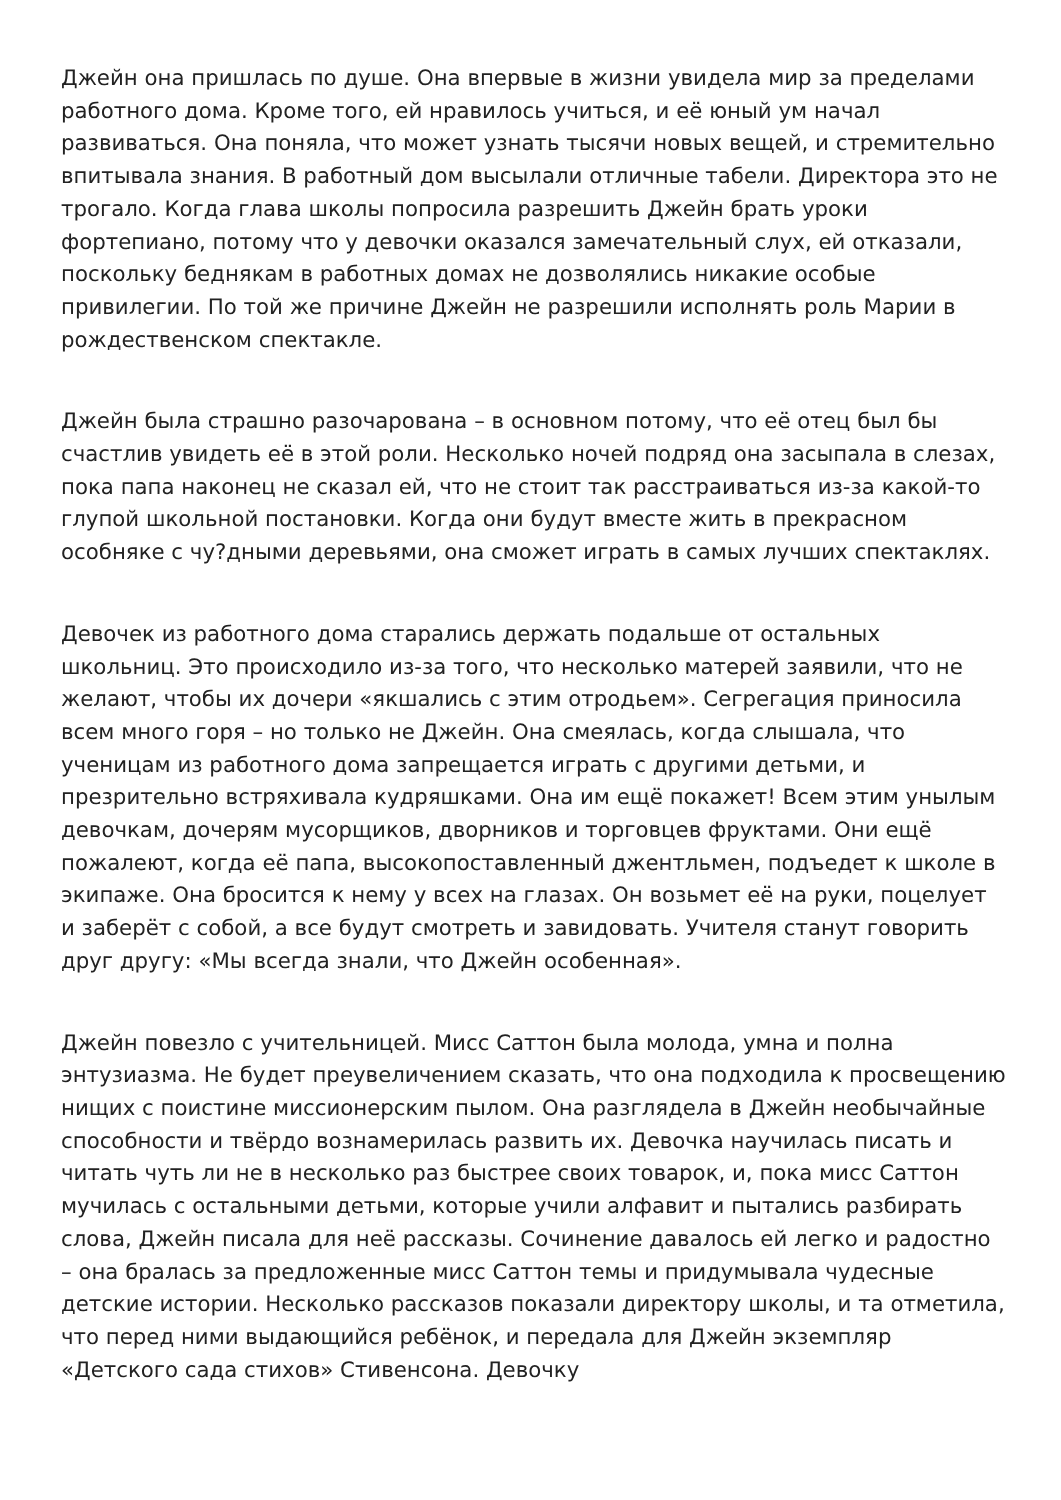Джейн она пришлась по душе. Она впервые в жизни увидела мир за пределами работного дома. Кроме того, ей нравилось учиться, и её юный ум начал развиваться. Она поняла, что может узнать тысячи новых вещей, и стремительно впитывала знания. В работный дом высылали отличные табели. Директора это не трогало. Когда глава школы попросила разрешить Джейн брать уроки фортепиано, потому что у девочки оказался замечательный слух, ей отказали, поскольку беднякам в работных домах не дозволялись никакие особые привилегии. По той же причине Джейн не разрешили исполнять роль Марии в рождественском спектакле.
Джейн была страшно разочарована – в основном потому, что её отец был бы счастлив увидеть её в этой роли. Несколько ночей подряд она засыпала в слезах, пока папа наконец не сказал ей, что не стоит так расстраиваться из-за какой-то глупой школьной постановки. Когда они будут вместе жить в прекрасном особняке с чу?дными деревьями, она сможет играть в самых лучших спектаклях.
Девочек из работного дома старались держать подальше от остальных школьниц. Это происходило из-за того, что несколько матерей заявили, что не желают, чтобы их дочери «якшались с этим отродьем». Сегрегация приносила всем много горя – но только не Джейн. Она смеялась, когда слышала, что ученицам из работного дома запрещается играть с другими детьми, и презрительно встряхивала кудряшками. Она им ещё покажет! Всем этим унылым девочкам, дочерям мусорщиков, дворников и торговцев фруктами. Они ещё пожалеют, когда её папа, высокопоставленный джентльмен, подъедет к школе в экипаже. Она бросится к нему у всех на глазах. Он возьмет её на руки, поцелует и заберёт с собой, а все будут смотреть и завидовать. Учителя станут говорить друг другу: «Мы всегда знали, что Джейн особенная».
Джейн повезло с учительницей. Мисс Саттон была молода, умна и полна энтузиазма. Не будет преувеличением сказать, что она подходила к просвещению нищих с поистине миссионерским пылом. Она разглядела в Джейн необычайные способности и твёрдо вознамерилась развить их. Девочка научилась писать и читать чуть ли не в несколько раз быстрее своих товарок, и, пока мисс Саттон мучилась с остальными детьми, которые учили алфавит и пытались разбирать слова, Джейн писала для неё рассказы. Сочинение давалось ей легко и радостно – она бралась за предложенные мисс Саттон темы и придумывала чудесные детские истории. Несколько рассказов показали директору школы, и та отметила, что перед ними выдающийся ребёнок, и передала для Джейн экземпляр «Детского сада стихов» Стивенсона. Девочку